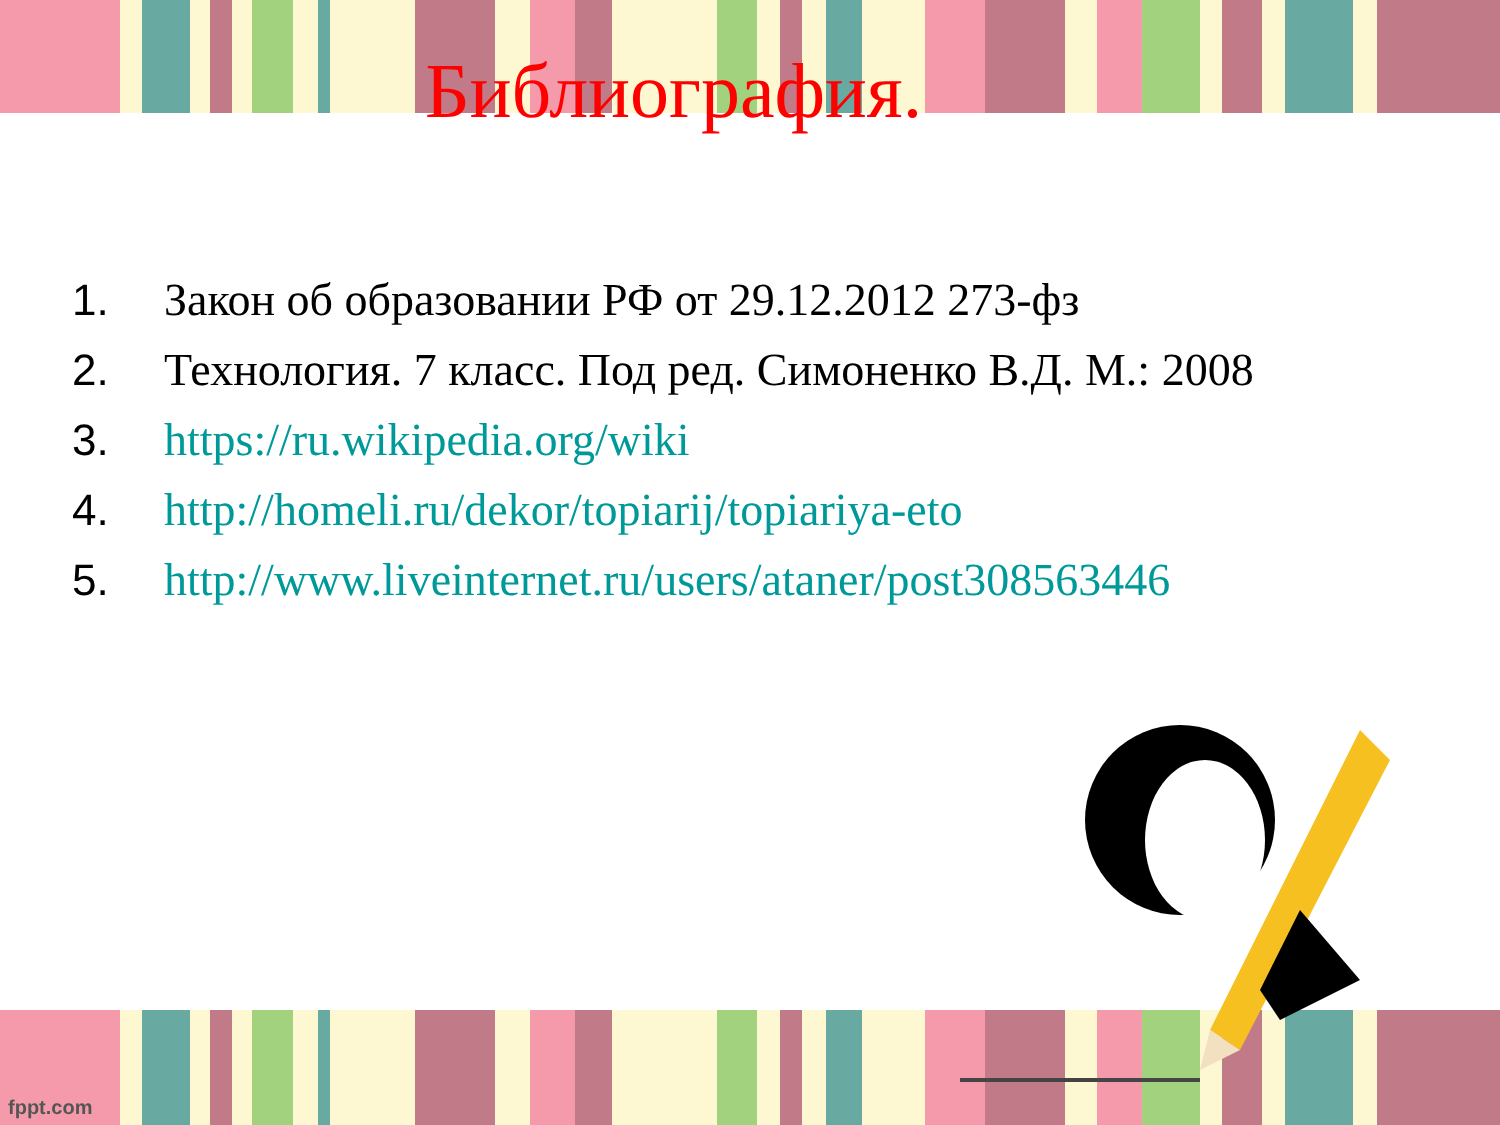Библиография.
1. Закон об образовании РФ от 29.12.2012 273-фз
2. Технология. 7 класс. Под ред. Симоненко В.Д. М.: 2008
3. https://ru.wikipedia.org/wiki
4. http://homeli.ru/dekor/topiarij/topiariya-eto
5. http://www.liveinternet.ru/users/ataner/post308563446
fppt.com